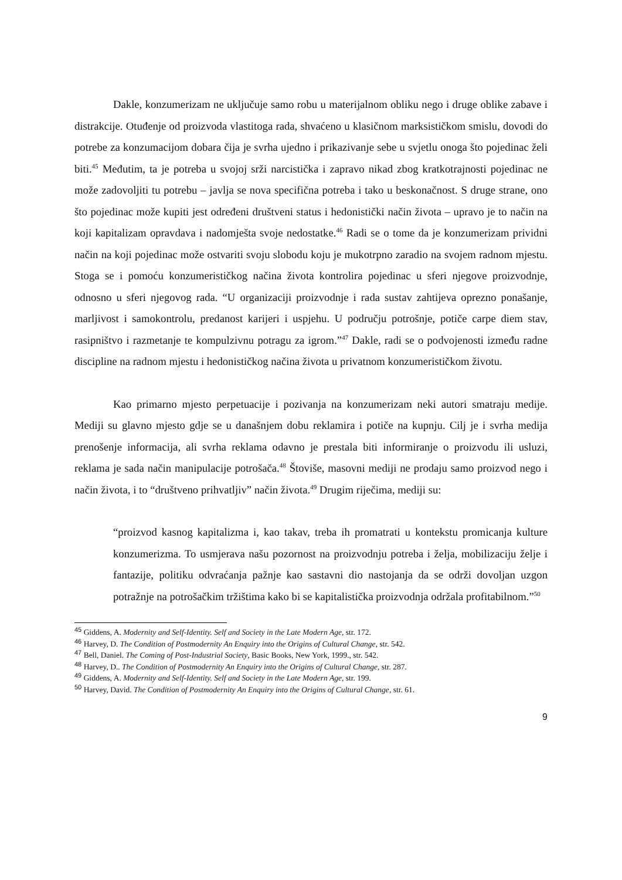Dakle, konzumerizam ne uključuje samo robu u materijalnom obliku nego i druge oblike zabave i distrakcije. Otuđenje od proizvoda vlastitoga rada, shvaćeno u klasičnom marksističkom smislu, dovodi do potrebe za konzumacijom dobara čija je svrha ujedno i prikazivanje sebe u svjetlu onoga što pojedinac želi biti.<sup>45</sup> Međutim, ta je potreba u svojoj srži narcistička i zapravo nikad zbog kratkotrajnosti pojedinac ne može zadovoljiti tu potrebu – javlja se nova specifična potreba i tako u beskonačnost. S druge strane, ono što pojedinac može kupiti jest određeni društveni status i hedonistički način života – upravo je to način na koji kapitalizam opravdava i nadomješta svoje nedostatke.<sup>46</sup> Radi se o tome da je konzumerizam prividni način na koji pojedinac može ostvariti svoju slobodu koju je mukotrpno zaradio na svojem radnom mjestu. Stoga se i pomoću konzumerističkog načina života kontrolira pojedinac u sferi njegove proizvodnje, odnosno u sferi njegovog rada. “U organizaciji proizvodnje i rada sustav zahtijeva oprezno ponašanje, marljivost i samokontrolu, predanost karijeri i uspjehu. U području potrošnje, potiče carpe diem stav, rasipništvo i razmetanje te kompulzivnu potragu za igrom.”<sup>47</sup> Dakle, radi se o podvojenosti između radne discipline na radnom mjestu i hedonističkog načina života u privatnom konzumerističkom životu.
Kao primarno mjesto perpetuacije i pozivanja na konzumerizam neki autori smatraju medije. Mediji su glavno mjesto gdje se u današnjem dobu reklamira i potiče na kupnju. Cilj je i svrha medija prenošenje informacija, ali svrha reklama odavno je prestala biti informiranje o proizvodu ili usluzi, reklama je sada način manipulacije potrošača.<sup>48</sup> Štoviše, masovni mediji ne prodaju samo proizvod nego i način života, i to “društveno prihvatljiv” način života.<sup>49</sup> Drugim riječima, mediji su:
“proizvod kasnog kapitalizma i, kao takav, treba ih promatrati u kontekstu promicanja kulture konzumerizma. To usmjerava našu pozornost na proizvodnju potreba i želja, mobilizaciju želje i fantazije, politiku odvraćanja pažnje kao sastavni dio nastojanja da se održi dovoljan uzgon potražnje na potrošačkim tržištima kako bi se kapitalistička proizvodnja održala profitabilnom.”<sup>50</sup>
<sup>45</sup> Giddens, A. Modernity and Self-Identity. Self and Society in the Late Modern Age, str. 172.
<sup>46</sup> Harvey, D. The Condition of Postmodernity An Enquiry into the Origins of Cultural Change, str. 542.
<sup>47</sup> Bell, Daniel. The Coming of Post-Industrial Society, Basic Books, New York, 1999., str. 542.
<sup>48</sup> Harvey, D.. The Condition of Postmodernity An Enquiry into the Origins of Cultural Change, str. 287.
<sup>49</sup> Giddens, A. Modernity and Self-Identity. Self and Society in the Late Modern Age, str. 199.
<sup>50</sup> Harvey, David. The Condition of Postmodernity An Enquiry into the Origins of Cultural Change, str. 61.
9